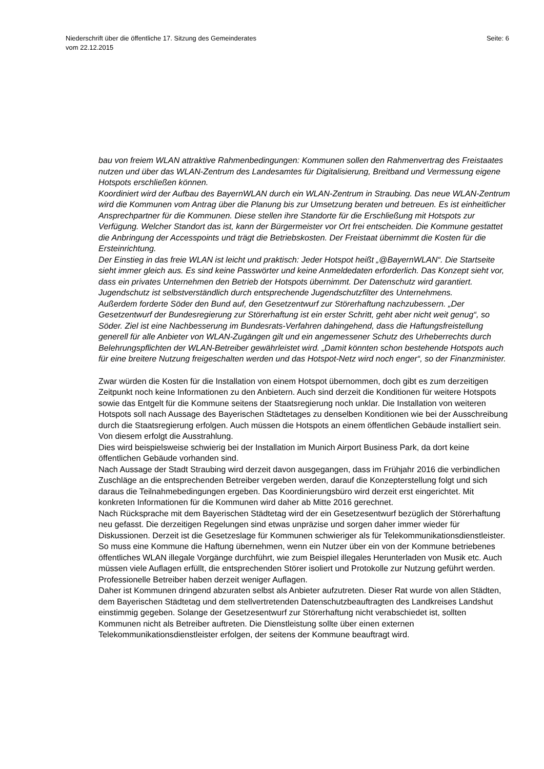Seite: 6 Niederschrift über die öffentliche 17. Sitzung des Gemeinderates
vom 22.12.2015
bau von freiem WLAN attraktive Rahmenbedingungen: Kommunen sollen den Rahmenvertrag des Freistaates nutzen und über das WLAN-Zentrum des Landesamtes für Digitalisierung, Breitband und Vermessung eigene Hotspots erschließen können.
Koordiniert wird der Aufbau des BayernWLAN durch ein WLAN-Zentrum in Straubing. Das neue WLAN-Zentrum wird die Kommunen vom Antrag über die Planung bis zur Umsetzung beraten und betreuen. Es ist einheitlicher Ansprechpartner für die Kommunen. Diese stellen ihre Standorte für die Erschließung mit Hotspots zur Verfügung. Welcher Standort das ist, kann der Bürgermeister vor Ort frei entscheiden. Die Kommune gestattet die Anbringung der Accesspoints und trägt die Betriebskosten. Der Freistaat übernimmt die Kosten für die Ersteinrichtung.
Der Einstieg in das freie WLAN ist leicht und praktisch: Jeder Hotspot heißt „@BayernWLAN“. Die Startseite sieht immer gleich aus. Es sind keine Passwörter und keine Anmeldedaten erforderlich. Das Konzept sieht vor, dass ein privates Unternehmen den Betrieb der Hotspots übernimmt. Der Datenschutz wird garantiert. Jugendschutz ist selbstverständlich durch entsprechende Jugendschutzfilter des Unternehmens.
Außerdem forderte Söder den Bund auf, den Gesetzentwurf zur Störerhaftung nachzubessern. „Der Gesetzentwurf der Bundesregierung zur Störerhaftung ist ein erster Schritt, geht aber nicht weit genug“, so Söder. Ziel ist eine Nachbesserung im Bundesrats-Verfahren dahingehend, dass die Haftungsfreistellung generell für alle Anbieter von WLAN-Zugängen gilt und ein angemessener Schutz des Urheberrechts durch Belehrungspflichten der WLAN-Betreiber gewährleistet wird. „Damit könnten schon bestehende Hotspots auch für eine breitere Nutzung freigeschalten werden und das Hotspot-Netz wird noch enger“, so der Finanzminister.
Zwar würden die Kosten für die Installation von einem Hotspot übernommen, doch gibt es zum derzeitigen Zeitpunkt noch keine Informationen zu den Anbietern. Auch sind derzeit die Konditionen für weitere Hotspots sowie das Entgelt für die Kommune seitens der Staatsregierung noch unklar. Die Installation von weiteren Hotspots soll nach Aussage des Bayerischen Städtetages zu denselben Konditionen wie bei der Ausschreibung durch die Staatsregierung erfolgen. Auch müssen die Hotspots an einem öffentlichen Gebäude installiert sein. Von diesem erfolgt die Ausstrahlung.
Dies wird beispielsweise schwierig bei der Installation im Munich Airport Business Park, da dort keine öffentlichen Gebäude vorhanden sind.
Nach Aussage der Stadt Straubing wird derzeit davon ausgegangen, dass im Frühjahr 2016 die verbindlichen Zuschläge an die entsprechenden Betreiber vergeben werden, darauf die Konzepterstellung folgt und sich daraus die Teilnahmebedingungen ergeben. Das Koordinierungsbüro wird derzeit erst eingerichtet. Mit konkreten Informationen für die Kommunen wird daher ab Mitte 2016 gerechnet.
Nach Rücksprache mit dem Bayerischen Städtetag wird der ein Gesetzesentwurf bezüglich der Störerhaftung neu gefasst. Die derzeitigen Regelungen sind etwas unpräzise und sorgen daher immer wieder für Diskussionen. Derzeit ist die Gesetzeslage für Kommunen schwieriger als für Telekommunikationsdienstleister. So muss eine Kommune die Haftung übernehmen, wenn ein Nutzer über ein von der Kommune betriebenes öffentliches WLAN illegale Vorgänge durchführt, wie zum Beispiel illegales Herunterladen von Musik etc. Auch müssen viele Auflagen erfüllt, die entsprechenden Störer isoliert und Protokolle zur Nutzung geführt werden. Professionelle Betreiber haben derzeit weniger Auflagen.
Daher ist Kommunen dringend abzuraten selbst als Anbieter aufzutreten. Dieser Rat wurde von allen Städten, dem Bayerischen Städtetag und dem stellvertretenden Datenschutzbeauftragten des Landkreises Landshut einstimmig gegeben. Solange der Gesetzesentwurf zur Störerhaftung nicht verabschiedet ist, sollten Kommunen nicht als Betreiber auftreten. Die Dienstleistung sollte über einen externen Telekommunikationsdienstleister erfolgen, der seitens der Kommune beauftragt wird.